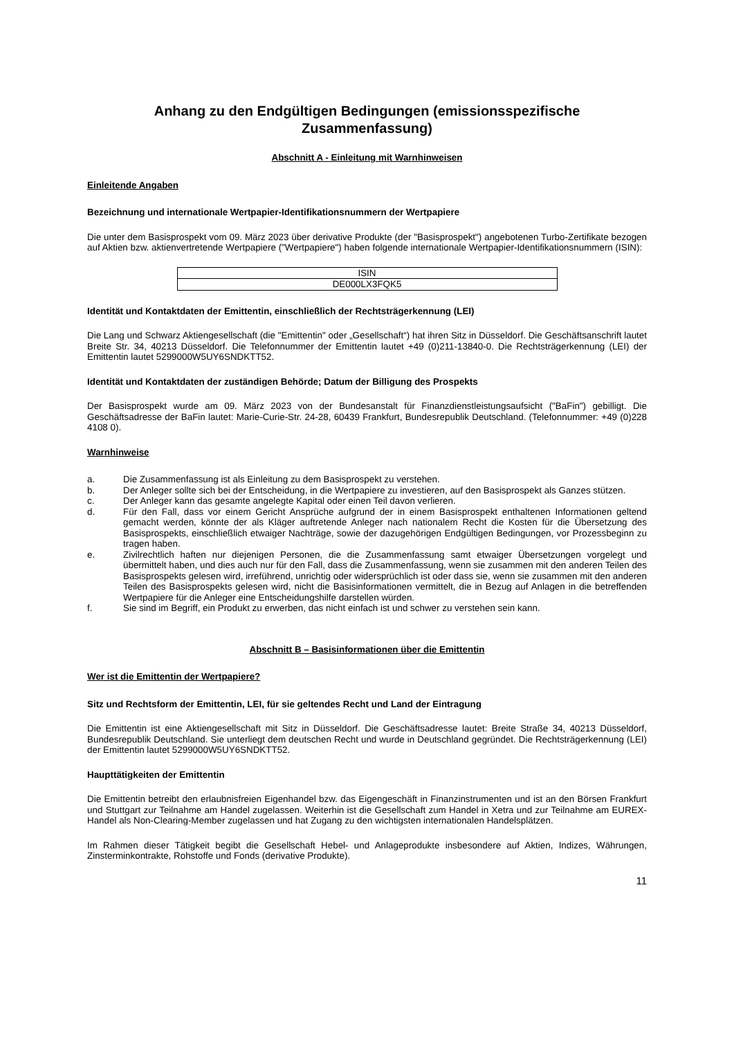Anhang zu den Endgültigen Bedingungen (emissionsspezifische
Zusammenfassung)
Abschnitt A - Einleitung mit Warnhinweisen
Einleitende Angaben
Bezeichnung und internationale Wertpapier-Identifikationsnummern der Wertpapiere
Die unter dem Basisprospekt vom 09. März 2023 über derivative Produkte (der "Basisprospekt") angebotenen Turbo-Zertifikate bezogen auf Aktien bzw. aktienvertretende Wertpapiere ("Wertpapiere") haben folgende internationale Wertpapier-Identifikationsnummern (ISIN):
| ISIN |
| DE000LX3FQK5 |
Identität und Kontaktdaten der Emittentin, einschließlich der Rechtsträgerkennung (LEI)
Die Lang und Schwarz Aktiengesellschaft (die "Emittentin" oder „Gesellschaft“) hat ihren Sitz in Düsseldorf. Die Geschäftsanschrift lautet Breite Str. 34, 40213 Düsseldorf. Die Telefonnummer der Emittentin lautet +49 (0)211-13840-0. Die Rechtsträgerkennung (LEI) der Emittentin lautet 5299000W5UY6SNDKTT52.
Identität und Kontaktdaten der zuständigen Behörde; Datum der Billigung des Prospekts
Der Basisprospekt wurde am 09. März 2023 von der Bundesanstalt für Finanzdienstleistungsaufsicht ("BaFin") gebilligt. Die Geschäftsadresse der BaFin lautet: Marie-Curie-Str. 24-28, 60439 Frankfurt, Bundesrepublik Deutschland. (Telefonnummer: +49 (0)228 4108 0).
Warnhinweise
a. Die Zusammenfassung ist als Einleitung zu dem Basisprospekt zu verstehen.
b. Der Anleger sollte sich bei der Entscheidung, in die Wertpapiere zu investieren, auf den Basisprospekt als Ganzes stützen.
c. Der Anleger kann das gesamte angelegte Kapital oder einen Teil davon verlieren.
d. Für den Fall, dass vor einem Gericht Ansprüche aufgrund der in einem Basisprospekt enthaltenen Informationen geltend gemacht werden, könnte der als Kläger auftretende Anleger nach nationalem Recht die Kosten für die Übersetzung des Basisprospekts, einschließlich etwaiger Nachträge, sowie der dazugehörigen Endgültigen Bedingungen, vor Prozessbeginn zu tragen haben.
e. Zivilrechtlich haften nur diejenigen Personen, die die Zusammenfassung samt etwaiger Übersetzungen vorgelegt und übermittelt haben, und dies auch nur für den Fall, dass die Zusammenfassung, wenn sie zusammen mit den anderen Teilen des Basisprospekts gelesen wird, irreführend, unrichtig oder widersprüchlich ist oder dass sie, wenn sie zusammen mit den anderen Teilen des Basisprospekts gelesen wird, nicht die Basisinformationen vermittelt, die in Bezug auf Anlagen in die betreffenden Wertpapiere für die Anleger eine Entscheidungshilfe darstellen würden.
f. Sie sind im Begriff, ein Produkt zu erwerben, das nicht einfach ist und schwer zu verstehen sein kann.
Abschnitt B – Basisinformationen über die Emittentin
Wer ist die Emittentin der Wertpapiere?
Sitz und Rechtsform der Emittentin, LEI, für sie geltendes Recht und Land der Eintragung
Die Emittentin ist eine Aktiengesellschaft mit Sitz in Düsseldorf. Die Geschäftsadresse lautet: Breite Straße 34, 40213 Düsseldorf, Bundesrepublik Deutschland. Sie unterliegt dem deutschen Recht und wurde in Deutschland gegründet. Die Rechtsträgerkennung (LEI) der Emittentin lautet 5299000W5UY6SNDKTT52.
Haupttätigkeiten der Emittentin
Die Emittentin betreibt den erlaubnisfreien Eigenhandel bzw. das Eigengeschäft in Finanzinstrumenten und ist an den Börsen Frankfurt und Stuttgart zur Teilnahme am Handel zugelassen. Weiterhin ist die Gesellschaft zum Handel in Xetra und zur Teilnahme am EUREX-Handel als Non-Clearing-Member zugelassen und hat Zugang zu den wichtigsten internationalen Handelsplätzen.
Im Rahmen dieser Tätigkeit begibt die Gesellschaft Hebel- und Anlageprodukte insbesondere auf Aktien, Indizes, Währungen, Zinsterminkontrakte, Rohstoffe und Fonds (derivative Produkte).
11